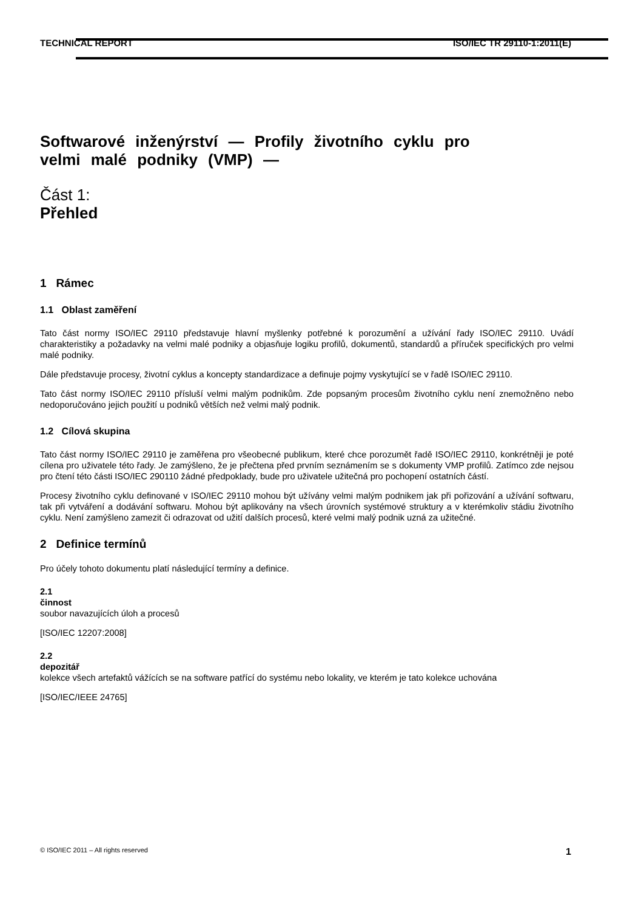TECHNICAL REPORT ISO/IEC TR 29110-1:2011(E)
Softwarové inženýrství — Profily životního cyklu pro
velmi malé podniky (VMP) —
Část 1:
Přehled
1 Rámec
1.1 Oblast zaměření
Tato část normy ISO/IEC 29110 představuje hlavní myšlenky potřebné k porozumění a užívání řady ISO/IEC 29110. Uvádí charakteristiky a požadavky na velmi malé podniky a objasňuje logiku profilů, dokumentů, standardů a příruček specifických pro velmi malé podniky.
Dále představuje procesy, životní cyklus a koncepty standardizace a definuje pojmy vyskytující se v řadě ISO/IEC 29110.
Tato část normy ISO/IEC 29110 přísluší velmi malým podnikům. Zde popsaným procesům životního cyklu není znemožněno nebo nedoporučováno jejich použití u podniků větších než velmi malý podnik.
1.2 Cílová skupina
Tato část normy ISO/IEC 29110 je zaměřena pro všeobecné publikum, které chce porozumět řadě ISO/IEC 29110, konkrétněji je poté cílena pro uživatele této řady. Je zamýšleno, že je přečtena před prvním seznámením se s dokumenty VMP profilů. Zatímco zde nejsou pro čtení této části ISO/IEC 290110 žádné předpoklady, bude pro uživatele užitečná pro pochopení ostatních částí.
Procesy životního cyklu definované v ISO/IEC 29110 mohou být užívány velmi malým podnikem jak při pořizování a užívání softwaru, tak při vytváření a dodávání softwaru. Mohou být aplikovány na všech úrovních systémové struktury a v kterémkoliv stádiu životního cyklu. Není zamýšleno zamezit či odrazovat od užití dalších procesů, které velmi malý podnik uzná za užitečné.
2 Definice termínů
Pro účely tohoto dokumentu platí následující termíny a definice.
2.1
činnost
soubor navazujících úloh a procesů
[ISO/IEC 12207:2008]
2.2
depozitář
kolekce všech artefaktů vážících se na software patřící do systému nebo lokality, ve kterém je tato kolekce uchována
[ISO/IEC/IEEE 24765]
© ISO/IEC 2011 – All rights reserved 1